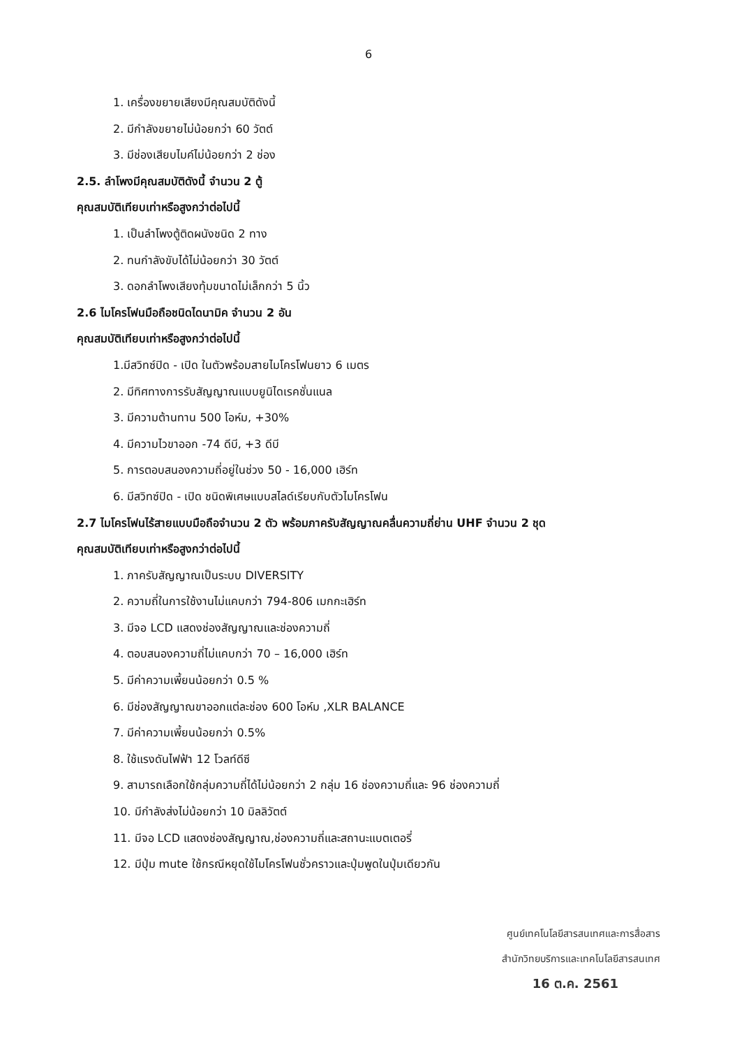6
1. เครื่องขยายเสียงมีคุณสมบัติดังนี้
2. มีกำลังขยายไม่น้อยกว่า 60 วัตต์
3. มีช่องเสียบไมค์ไม่น้อยกว่า 2 ช่อง
2.5. ลำโพงมีคุณสมบัติดังนี้ จำนวน 2 ตู้
คุณสมบัติเทียบเท่าหรือสูงกว่าต่อไปนี้
1. เป็นลำโพงตู้ติดผนังชนิด 2 ทาง
2. ทนกำลังขับได้ไม่น้อยกว่า 30 วัตต์
3. ดอกลำโพงเสียงทุ้มขนาดไม่เล็กกว่า 5 นิ้ว
2.6 ไมโครโฟนมือถือชนิดไดนามิค จำนวน 2 อัน
คุณสมบัติเทียบเท่าหรือสูงกว่าต่อไปนี้
1.มีสวิทซ์ปิด - เปิด ในตัวพร้อมสายไมโครโฟนยาว 6 เมตร
2. มีทิศทางการรับสัญญาณแบบยูนิไดเรคชั่นแนล
3. มีความต้านทาน 500 โอห์ม, +30%
4. มีความไวขาออก -74 ดีบี, +3 ดีบี
5. การตอบสนองความถี่อยู่ในช่วง 50 - 16,000 เฮิร์ท
6. มีสวิทซ์ปิด - เปิด ชนิดพิเศษแบบสไลด์เรียบกับตัวไมโครโฟน
2.7 ไมโครโฟนไร้สายแบบมือถือจำนวน 2 ตัว พร้อมภาครับสัญญาณคลื่นความถี่ย่าน UHF จำนวน 2 ชุด
คุณสมบัติเทียบเท่าหรือสูงกว่าต่อไปนี้
1. ภาครับสัญญาณเป็นระบบ DIVERSITY
2. ความถี่ในการใช้งานไม่แคบกว่า 794-806 เมกกะเฮิร์ท
3. มีจอ LCD แสดงช่องสัญญาณและช่องความถี่
4. ตอบสนองความถี่ไม่แคบกว่า 70 – 16,000 เฮิร์ท
5. มีค่าความเพี้ยนน้อยกว่า 0.5 %
6. มีช่องสัญญาณขาออกแต่ละช่อง 600 โอห์ม ,XLR BALANCE
7. มีค่าความเพี้ยนน้อยกว่า 0.5%
8. ใช้แรงดันไฟฟ้า 12 โวลท์ดีซี
9. สามารถเลือกใช้กลุ่มความถี่ได้ไม่น้อยกว่า 2 กลุ่ม 16 ช่องความถี่และ 96 ช่องความถี่
10. มีกำลังส่งไม่น้อยกว่า 10 มิลลิวัตต์
11. มีจอ LCD แสดงช่องสัญญาณ,ช่องความถี่และสถานะแบตเตอรี่
12. มีปุ่ม mute ใช้กรณีหยุดใช้ไมโครโฟนชั่วคราวและปุ่มพูดในปุ่มเดียวกัน
ศูนย์เทคโนโลยีสารสนเทศและการสื่อสาร
สำนักวิทยบริการและเทคโนโลยีสารสนเทศ
16 ต.ค. 2561